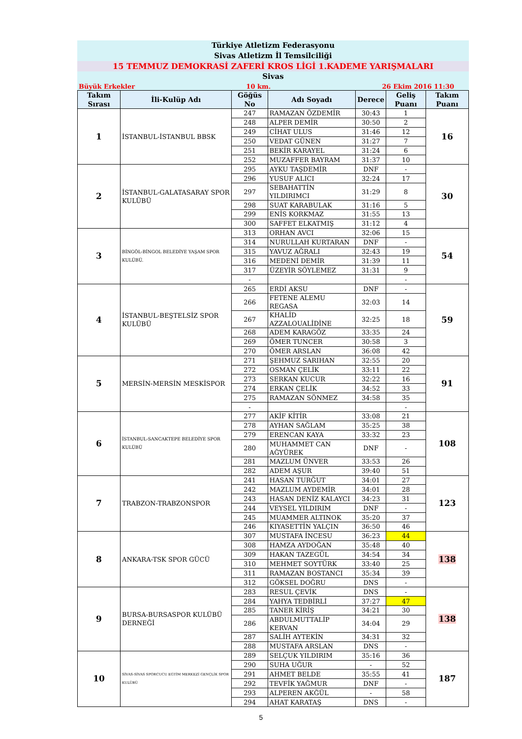Türkiye Atletizm Federasyonu
Sivas Atletizm İl Temsilciliği
15 TEMMUZ DEMOKRASİ ZAFERİ KROS LİGİ 1.KADEME YARIŞMALARI
Sivas
Büyük Erkekler 10 km. 26 Ekim 2016 11:30
| Takım Sırası | İli-Kulüp Adı | Göğüs No | Adı Soyadı | Derece | Geliş Puanı | Takım Puanı |
| --- | --- | --- | --- | --- | --- | --- |
| 1 | İSTANBUL-İSTANBUL BBSK | 247 | RAMAZAN ÖZDEMİR | 30:43 | 1 | 16 |
| | | 248 | ALPER DEMİR | 30:50 | 2 | |
| | | 249 | CİHAT ULUS | 31:46 | 12 | |
| | | 250 | VEDAT GÜNEN | 31:27 | 7 | |
| | | 251 | BEKİR KARAYEL | 31:24 | 6 | |
| | | 252 | MUZAFFER BAYRAM | 31:37 | 10 | |
| 2 | İSTANBUL-GALATASARAY SPOR KULÜBÜ | 295 | AYKU TAŞDEMİR | DNF | - | 30 |
| | | 296 | YUSUF ALICI | 32:24 | 17 | |
| | | 297 | SEBAHATTİN YILDIRIMCI | 31:29 | 8 | |
| | | 298 | SUAT KARABULAK | 31:16 | 5 | |
| | | 299 | ENİS KORKMAZ | 31:55 | 13 | |
| | | 300 | SAFFET ELKATMIŞ | 31:12 | 4 | |
| 3 | BİNGÖL-BİNGOL BELEDİYE YAŞAM SPOR KULÜBÜ. | 313 | ORHAN AVCI | 32:06 | 15 | 54 |
| | | 314 | NURULLAH KURTARAN | DNF | - | |
| | | 315 | YAVUZ AĞRALI | 32:43 | 19 | |
| | | 316 | MEDENİ DEMİR | 31:39 | 11 | |
| | | 317 | ÜZEYİR SÖYLEMEZ | 31:31 | 9 | |
| | | - | | | - | |
| 4 | İSTANBUL-BEŞTELSİZ SPOR KULÜBÜ | 265 | ERDİ AKSU | DNF | - | 59 |
| | | 266 | FETENE ALEMU REGASA | 32:03 | 14 | |
| | | 267 | KHALİD AZZALOUALİDİNE | 32:25 | 18 | |
| | | 268 | ADEM KARAGÖZ | 33:35 | 24 | |
| | | 269 | ÖMER TUNCER | 30:58 | 3 | |
| | | 270 | ÖMER ARSLAN | 36:08 | 42 | |
| 5 | MERSİN-MERSİN MESKİSPOR | 271 | ŞEHMUZ SARIHAN | 32:55 | 20 | 91 |
| | | 272 | OSMAN ÇELİK | 33:11 | 22 | |
| | | 273 | SERKAN KUCUR | 32:22 | 16 | |
| | | 274 | ERKAN ÇELİK | 34:52 | 33 | |
| | | 275 | RAMAZAN SÖNMEZ | 34:58 | 35 | |
| | | - | | | - | |
| 6 | İSTANBUL-SANCAKTEPE BELEDİYE SPOR KULÜBÜ | 277 | AKİF KİTİR | 33:08 | 21 | 108 |
| | | 278 | AYHAN SAĞLAM | 35:25 | 38 | |
| | | 279 | ERENCAN KAYA | 33:32 | 23 | |
| | | 280 | MUHAMMET CAN AĞYÜREK | DNF | - | |
| | | 281 | MAZLUM ÜNVER | 33:53 | 26 | |
| | | 282 | ADEM AŞUR | 39:40 | 51 | |
| 7 | TRABZON-TRABZONSPOR | 241 | HASAN TURĞUT | 34:01 | 27 | 123 |
| | | 242 | MAZLUM AYDEMİR | 34:01 | 28 | |
| | | 243 | HASAN DENİZ KALAYCI | 34:23 | 31 | |
| | | 244 | VEYSEL YILDIRIM | DNF | - | |
| | | 245 | MUAMMER ALTINOK | 35:20 | 37 | |
| | | 246 | KIYASETTİN YALÇIN | 36:50 | 46 | |
| 8 | ANKARA-TSK SPOR GÜCÜ | 307 | MUSTAFA İNCESU | 36:23 | 44 | 138 |
| | | 308 | HAMZA AYDOĞAN | 35:48 | 40 | |
| | | 309 | HAKAN TAZEGÜL | 34:54 | 34 | |
| | | 310 | MEHMET SOYTÜRK | 33:40 | 25 | |
| | | 311 | RAMAZAN BOSTANCI | 35:34 | 39 | |
| | | 312 | GÖKSEL DOĞRU | DNS | - | |
| 9 | BURSA-BURSASPOR KULÜBÜ DERNEĞİ | 283 | RESUL ÇEVİK | DNS | - | 138 |
| | | 284 | YAHYA TEDBİRLİ | 37:27 | 47 | |
| | | 285 | TANER KİRİŞ | 34:21 | 30 | |
| | | 286 | ABDULMUTTALİP KERVAN | 34:04 | 29 | |
| | | 287 | SALİH AYTEKİN | 34:31 | 32 | |
| | | 288 | MUSTAFA ARSLAN | DNS | - | |
| 10 | SİVAS-SİVAS SPORCUCU EGTİM MERKEZİ GENÇLİK SPOR KULÜBÜ | 289 | SELÇUK YILDIRIM | 35:16 | 36 | 187 |
| | | 290 | SUHA UĞUR | - | 52 | |
| | | 291 | AHMET BELDE | 35:55 | 41 | |
| | | 292 | TEVFİK YAĞMUR | DNF | - | |
| | | 293 | ALPEREN AKĞÜL | - | 58 | |
| | | 294 | AHAT KARATAŞ | DNS | - | |
5